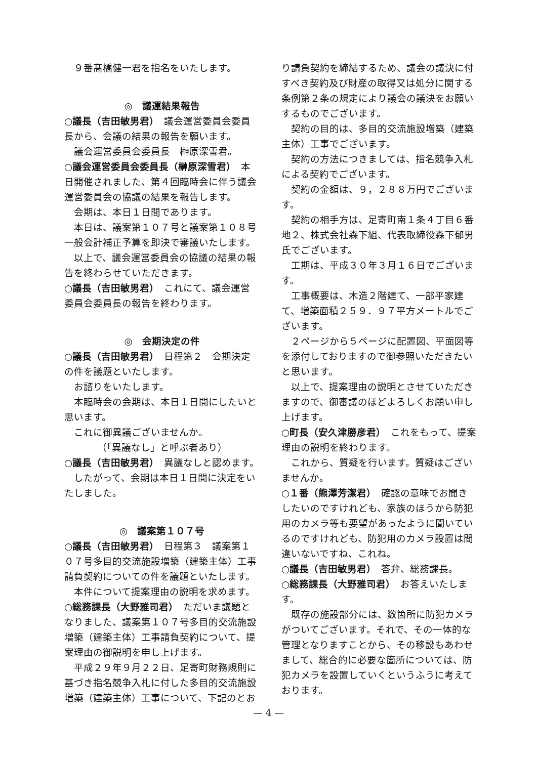９番髙橋健一君を指名をいたします。
◎　議運結果報告
○議長（吉田敏男君）　議会運営委員会委員長から、会議の結果の報告を願います。
議会運営委員会委員長　榊原深雪君。
○議会運営委員会委員長（榊原深雪君）　本日開催されました、第４回臨時会に伴う議会運営委員会の協議の結果を報告します。
会期は、本日１日間であります。
本日は、議案第１０７号と議案第１０８号一般会計補正予算を即決で審議いたします。
以上で、議会運営委員会の協議の結果の報告を終わらせていただきます。
○議長（吉田敏男君）　これにて、議会運営委員会委員長の報告を終わります。
◎　会期決定の件
○議長（吉田敏男君）　日程第２　会期決定の件を議題といたします。
お諮りをいたします。
本臨時会の会期は、本日１日間にしたいと思います。
これに御異議ございませんか。
（「異議なし」と呼ぶ者あり）
○議長（吉田敏男君）　異議なしと認めます。
したがって、会期は本日１日間に決定をいたしました。
◎　議案第１０７号
○議長（吉田敏男君）　日程第３　議案第１０７号多目的交流施設増築（建築主体）工事請負契約についての件を議題といたします。
本件について提案理由の説明を求めます。
○総務課長（大野雅司君）　ただいま議題となりました、議案第１０７号多目的交流施設増築（建築主体）工事請負契約について、提案理由の御説明を申し上げます。
平成２９年９月２２日、足寄町財務規則に基づき指名競争入札に付した多目的交流施設増築（建築主体）工事について、下記のとお
り請負契約を締結するため、議会の議決に付すべき契約及び財産の取得又は処分に関する条例第２条の規定により議会の議決をお願いするものでございます。
契約の目的は、多目的交流施設増築（建築主体）工事でございます。
契約の方法につきましては、指名競争入札による契約でございます。
契約の金額は、９，２８８万円でございます。
契約の相手方は、足寄町南１条４丁目６番地２、株式会社森下組、代表取締役森下郁男氏でございます。
工期は、平成３０年３月１６日でございます。
工事概要は、木造２階建て、一部平家建て、増築面積２５９．９７平方メートルでございます。
２ページから５ページに配置図、平面図等を添付しておりますので御参照いただきたいと思います。
以上で、提案理由の説明とさせていただきますので、御審議のほどよろしくお願い申し上げます。
○町長（安久津勝彦君）　これをもって、提案理由の説明を終わります。
これから、質疑を行います。質疑はございませんか。
○１番（熊澤芳潔君）　確認の意味でお聞きしたいのですけれども、家族のほうから防犯用のカメラ等も要望があったように聞いているのですけれども、防犯用のカメラ設置は間違いないですね、これね。
○議長（吉田敏男君）　答弁、総務課長。
○総務課長（大野雅司君）　お答えいたします。
既存の施設部分には、数箇所に防犯カメラがついてございます。それで、その一体的な管理となりますことから、その移設もあわせまして、総合的に必要な箇所については、防犯カメラを設置していくというふうに考えております。
— 4 —